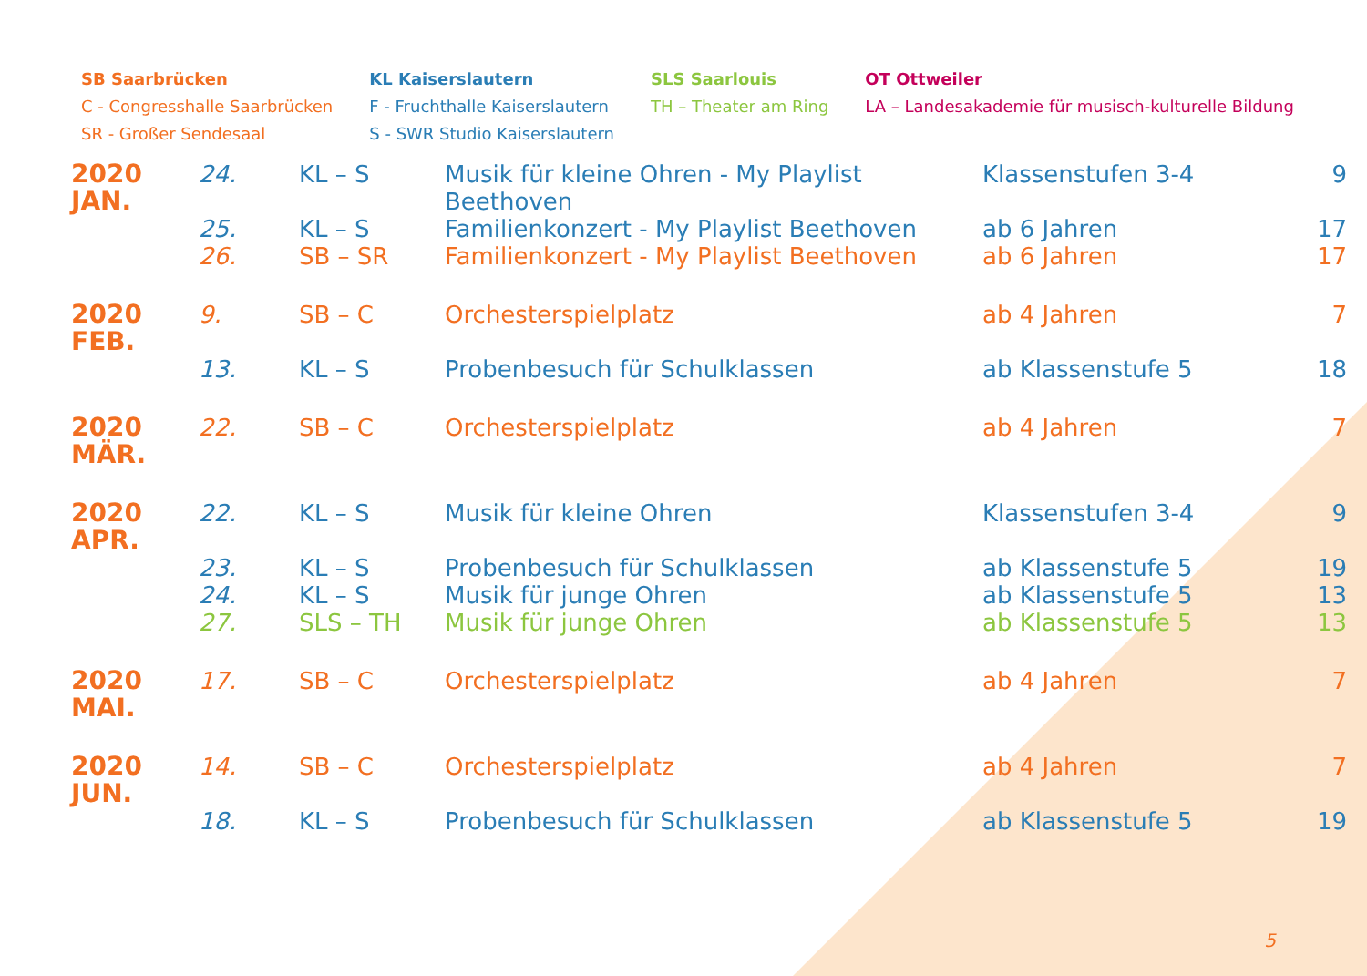SB Saarbrücken
C - Congresshalle Saarbrücken
SR - Großer Sendesaal
KL Kaiserslautern
F - Fruchthalle Kaiserslautern
S - SWR Studio Kaiserslautern
SLS Saarlouis
TH – Theater am Ring
OT Ottweiler
LA – Landesakademie für musisch-kulturelle Bildung
| 2020 JAN. | 24. | KL – S | Musik für kleine Ohren - My Playlist Beethoven | Klassenstufen 3-4 | 9 |
| | 25. | KL – S | Familienkonzert - My Playlist Beethoven | ab 6 Jahren | 17 |
| | 26. | SB – SR | Familienkonzert - My Playlist Beethoven | ab 6 Jahren | 17 |
| 2020 FEB. | 9. | SB – C | Orchesterspielplatz | ab 4 Jahren | 7 |
| | 13. | KL – S | Probenbesuch für Schulklassen | ab Klassenstufe 5 | 18 |
| 2020 MÄR. | 22. | SB – C | Orchesterspielplatz | ab 4 Jahren | 7 |
| 2020 APR. | 22. | KL – S | Musik für kleine Ohren | Klassenstufen 3-4 | 9 |
| | 23. | KL – S | Probenbesuch für Schulklassen | ab Klassenstufe 5 | 19 |
| | 24. | KL – S | Musik für junge Ohren | ab Klassenstufe 5 | 13 |
| | 27. | SLS – TH | Musik für junge Ohren | ab Klassenstufe 5 | 13 |
| 2020 MAI. | 17. | SB – C | Orchesterspielplatz | ab 4 Jahren | 7 |
| 2020 JUN. | 14. | SB – C | Orchesterspielplatz | ab 4 Jahren | 7 |
| | 18. | KL – S | Probenbesuch für Schulklassen | ab Klassenstufe 5 | 19 |
5